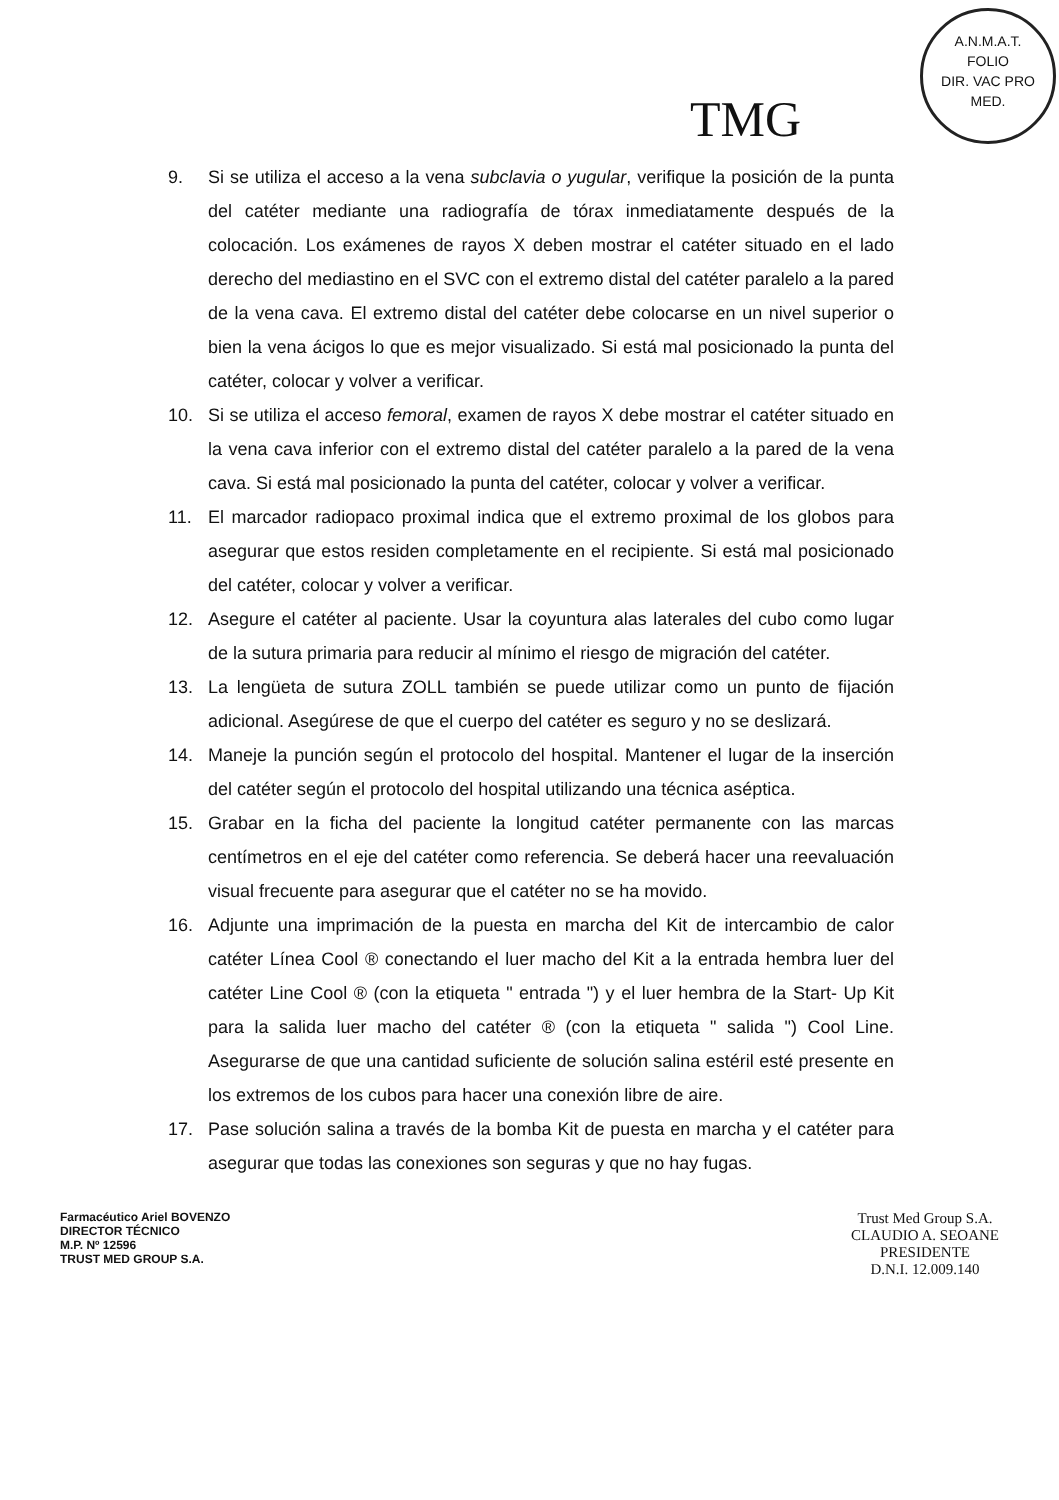TMG
A.N.M.A.T.
FOLIO
DIR. VAC PRO MED.
9. Si se utiliza el acceso a la vena subclavia o yugular, verifique la posición de la punta del catéter mediante una radiografía de tórax inmediatamente después de la colocación. Los exámenes de rayos X deben mostrar el catéter situado en el lado derecho del mediastino en el SVC con el extremo distal del catéter paralelo a la pared de la vena cava. El extremo distal del catéter debe colocarse en un nivel superior o bien la vena ácigos lo que es mejor visualizado. Si está mal posicionado la punta del catéter, colocar y volver a verificar.
10. Si se utiliza el acceso femoral, examen de rayos X debe mostrar el catéter situado en la vena cava inferior con el extremo distal del catéter paralelo a la pared de la vena cava. Si está mal posicionado la punta del catéter, colocar y volver a verificar.
11. El marcador radiopaco proximal indica que el extremo proximal de los globos para asegurar que estos residen completamente en el recipiente. Si está mal posicionado del catéter, colocar y volver a verificar.
12. Asegure el catéter al paciente. Usar la coyuntura alas laterales del cubo como lugar de la sutura primaria para reducir al mínimo el riesgo de migración del catéter.
13. La lengüeta de sutura ZOLL también se puede utilizar como un punto de fijación adicional. Asegúrese de que el cuerpo del catéter es seguro y no se deslizará.
14. Maneje la punción según el protocolo del hospital. Mantener el lugar de la inserción del catéter según el protocolo del hospital utilizando una técnica aséptica.
15. Grabar en la ficha del paciente la longitud catéter permanente con las marcas centímetros en el eje del catéter como referencia. Se deberá hacer una reevaluación visual frecuente para asegurar que el catéter no se ha movido.
16. Adjunte una imprimación de la puesta en marcha del Kit de intercambio de calor catéter Línea Cool ® conectando el luer macho del Kit a la entrada hembra luer del catéter Line Cool ® (con la etiqueta " entrada ") y el luer hembra de la Start- Up Kit para la salida luer macho del catéter ® (con la etiqueta " salida ") Cool Line. Asegurarse de que una cantidad suficiente de solución salina estéril esté presente en los extremos de los cubos para hacer una conexión libre de aire.
17. Pase solución salina a través de la bomba Kit de puesta en marcha y el catéter para asegurar que todas las conexiones son seguras y que no hay fugas.
Farmacéutico Ariel BOVENZO
DIRECTOR TÉCNICO
M.P. Nº 12596
TRUST MED GROUP S.A.
Trust Med Group S.A.
CLAUDIO A. SEOANE
PRESIDENTE
D.N.I. 12.009.140